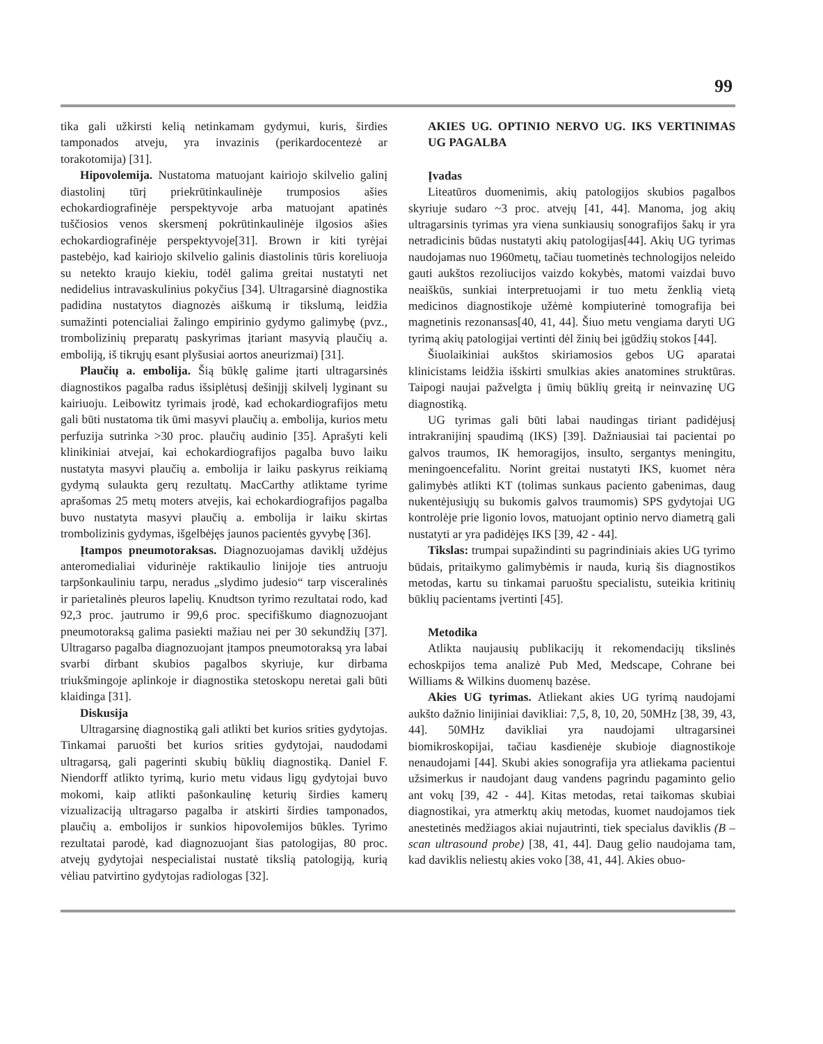99
tika gali užkirsti kelią netinkamam gydymui, kuris, širdies tamponados atveju, yra invazinis (perikardocentezė ar torakotomija) [31].
Hipovolemija. Nustatoma matuojant kairiojo skilvelio galinį diastolinį tūrį priekrūtinkaulinėje trumposios ašies echokardiografinėje perspektyvoje arba matuojant apatinės tuščiosios venos skersmenį pokrūtinkaulinėje ilgosios ašies echokardiografinėje perspektyvoje[31]. Brown ir kiti tyrėjai pastebėjo, kad kairiojo skilvelio galinis diastolinis tūris koreliuoja su netekto kraujo kiekiu, todėl galima greitai nustatyti net nedidelius intravaskulinius pokyčius [34]. Ultragarsinė diagnostika padidina nustatytos diagnozės aiškumą ir tikslumą, leidžia sumažinti potencialiai žalingo empirinio gydymo galimybę (pvz., trombolizinių preparatų paskyrimas įtariant masyvią plaučių a. emboliją, iš tikrųjų esant plyšusiai aortos aneurizmai) [31].
Plaučių a. embolija. Šią būklę galime įtarti ultragarsinės diagnostikos pagalba radus išsiplėtusį dešinįjį skilvelį lyginant su kairiuoju. Leibowitz tyrimais įrodė, kad echokardiografijos metu gali būti nustatoma tik ūmi masyvi plaučių a. embolija, kurios metu perfuzija sutrinka >30 proc. plaučių audinio [35]. Aprašyti keli klinikiniai atvejai, kai echokardiografijos pagalba buvo laiku nustatyta masyvi plaučių a. embolija ir laiku paskyrus reikiamą gydymą sulaukta gerų rezultatų. MacCarthy atliktame tyrime aprašomas 25 metų moters atvejis, kai echokardiografijos pagalba buvo nustatyta masyvi plaučių a. embolija ir laiku skirtas trombolizinis gydymas, išgelbėjęs jaunos pacientės gyvybę [36].
Įtampos pneumotoraksas. Diagnozuojamas daviklį uždėjus anteromedialiai vidurinėje raktikaulio linijoje ties antruoju tarpšonkauliniu tarpu, neradus „slydimo judesio“ tarp visceralinės ir parietalinės pleuros lapelių. Knudtson tyrimo rezultatai rodo, kad 92,3 proc. jautrumo ir 99,6 proc. specifiškumo diagnozuojant pneumotoraksą galima pasiekti mažiau nei per 30 sekundžių [37]. Ultragarso pagalba diagnozuojant įtampos pneumotoraksą yra labai svarbi dirbant skubios pagalbos skyriuje, kur dirbama triukšmingoje aplinkoje ir diagnostika stetoskopu neretai gali būti klaidinga [31].
Diskusija
Ultragarsinę diagnostiką gali atlikti bet kurios srities gydytojas. Tinkamai paruošti bet kurios srities gydytojai, naudodami ultragarsą, gali pagerinti skubių būklių diagnostiką. Daniel F. Niendorff atlikto tyrimą, kurio metu vidaus ligų gydytojai buvo mokomi, kaip atlikti pašonkaulinę keturių širdies kamerų vizualizaciją ultragarso pagalba ir atskirti širdies tamponados, plaučių a. embolijos ir sunkios hipovolemijos būkles. Tyrimo rezultatai parodė, kad diagnozuojant šias patologijas, 80 proc. atvejų gydytojai nespecialistai nustatė tikslią patologiją, kurią vėliau patvirtino gydytojas radiologas [32].
AKIES UG. OPTINIO NERVO UG. IKS VERTINIMAS UG PAGALBA
Įvadas
Liteatūros duomenimis, akių patologijos skubios pagalbos skyriuje sudaro ~3 proc. atvejų [41, 44]. Manoma, jog akių ultragarsinis tyrimas yra viena sunkiausių sonografijos šakų ir yra netradicinis būdas nustatyti akių patologijas[44]. Akių UG tyrimas naudojamas nuo 1960metų, tačiau tuometinės technologijos neleido gauti aukštos rezoliucijos vaizdo kokybės, matomi vaizdai buvo neaiškūs, sunkiai interpretuojami ir tuo metu ženklią vietą medicinos diagnostikoje užėmė kompiuterinė tomografija bei magnetinis rezonansas[40, 41, 44]. Šiuo metu vengiama daryti UG tyrimą akių patologijai vertinti dėl žinių bei įgūdžių stokos [44].
Šiuolaikiniai aukštos skiriamosios gebos UG aparatai klinicistams leidžia išskirti smulkias akies anatomines struktūras. Taipogi naujai pažvelgta į ūmių būklių greitą ir neinvazinę UG diagnostiką.
UG tyrimas gali būti labai naudingas tiriant padidėjusį intrakranijinį spaudimą (IKS) [39]. Dažniausiai tai pacientai po galvos traumos, IK hemoragijos, insulto, sergantys meningitu, meningoencefalitu. Norint greitai nustatyti IKS, kuomet nėra galimybės atlikti KT (tolimas sunkaus paciento gabenimas, daug nukentėjusiųjų su bukomis galvos traumomis) SPS gydytojai UG kontrolėje prie ligonio lovos, matuojant optinio nervo diametrą gali nustatyti ar yra padidėjęs IKS [39, 42 - 44].
Tikslas: trumpai supažindinti su pagrindiniais akies UG tyrimo būdais, pritaikymo galimybėmis ir nauda, kurią šis diagnostikos metodas, kartu su tinkamai paruoštu specialistu, suteikia kritinių būklių pacientams įvertinti [45].
Metodika
Atlikta naujausių publikacijų it rekomendacijų tikslinės echoskpijos tema analizė Pub Med, Medscape, Cohrane bei Williams & Wilkins duomenų bazėse.
Akies UG tyrimas. Atliekant akies UG tyrimą naudojami aukšto dažnio linijiniai davikliai: 7,5, 8, 10, 20, 50MHz [38, 39, 43, 44]. 50MHz davikliai yra naudojami ultragarsinei biomikroskopijai, tačiau kasdienėje skubioje diagnostikoje nenaudojami [44]. Skubi akies sonografija yra atliekama pacientui užsimerkus ir naudojant daug vandens pagrindu pagaminto gelio ant vokų [39, 42 - 44]. Kitas metodas, retai taikomas skubiai diagnostikai, yra atmerktų akių metodas, kuomet naudojamos tiek anestetinės medžiagos akiai nujautrinti, tiek specialus daviklis (B – scan ultrasound probe) [38, 41, 44]. Daug gelio naudojama tam, kad daviklis neliestų akies voko [38, 41, 44]. Akies obuo-